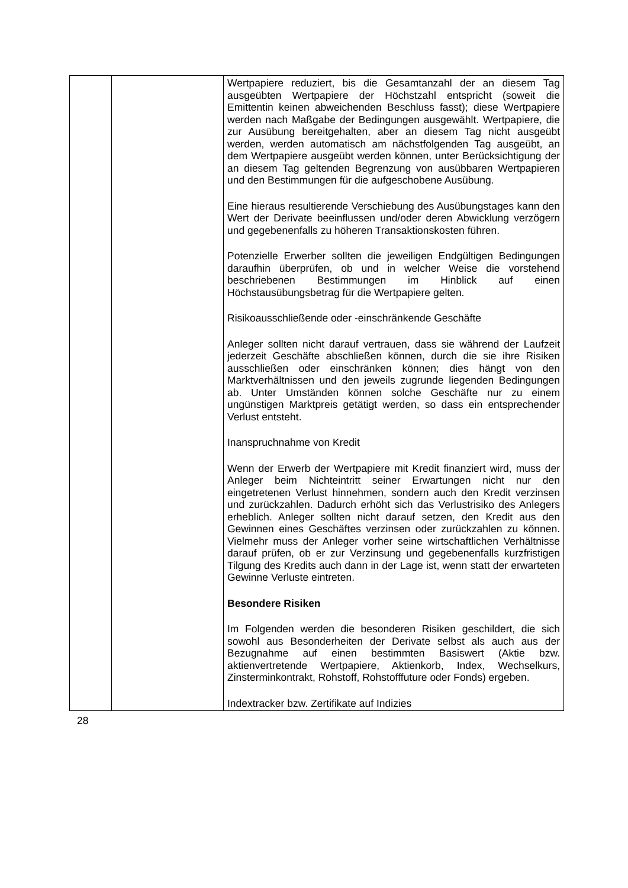| | | Wertpapiere reduziert, bis die Gesamtanzahl der an diesem Tag ausgeübten Wertpapiere der Höchstzahl entspricht (soweit die Emittentin keinen abweichenden Beschluss fasst); diese Wertpapiere werden nach Maßgabe der Bedingungen ausgewählt. Wertpapiere, die zur Ausübung bereitgehalten, aber an diesem Tag nicht ausgeübt werden, werden automatisch am nächstfolgenden Tag ausgeübt, an dem Wertpapiere ausgeübt werden können, unter Berücksichtigung der an diesem Tag geltenden Begrenzung von ausübbaren Wertpapieren und den Bestimmungen für die aufgeschobene Ausübung. Eine hieraus resultierende Verschiebung des Ausübungstages kann den Wert der Derivate beeinflussen und/oder deren Abwicklung verzögern und gegebenenfalls zu höheren Transaktionskosten führen. Potenzielle Erwerber sollten die jeweiligen Endgültigen Bedingungen daraufhin überprüfen, ob und in welcher Weise die vorstehend beschriebenen Bestimmungen im Hinblick auf einen Höchstausübungsbetrag für die Wertpapiere gelten. Risikoausschließende oder -einschränkende Geschäfte Anleger sollten nicht darauf vertrauen, dass sie während der Laufzeit jederzeit Geschäfte abschließen können, durch die sie ihre Risiken ausschließen oder einschränken können; dies hängt von den Marktverhältnissen und den jeweils zugrunde liegenden Bedingungen ab. Unter Umständen können solche Geschäfte nur zu einem ungünstigen Marktpreis getätigt werden, so dass ein entsprechender Verlust entsteht. Inanspruchnahme von Kredit Wenn der Erwerb der Wertpapiere mit Kredit finanziert wird, muss der Anleger beim Nichteintritt seiner Erwartungen nicht nur den eingetretenen Verlust hinnehmen, sondern auch den Kredit verzinsen und zurückzahlen. Dadurch erhöht sich das Verlustrisiko des Anlegers erheblich. Anleger sollten nicht darauf setzen, den Kredit aus den Gewinnen eines Geschäftes verzinsen oder zurückzahlen zu können. Vielmehr muss der Anleger vorher seine wirtschaftlichen Verhältnisse darauf prüfen, ob er zur Verzinsung und gegebenenfalls kurzfristigen Tilgung des Kredits auch dann in der Lage ist, wenn statt der erwarteten Gewinne Verluste eintreten. Besondere Risiken Im Folgenden werden die besonderen Risiken geschildert, die sich sowohl aus Besonderheiten der Derivate selbst als auch aus der Bezugnahme auf einen bestimmten Basiswert (Aktie bzw. aktienvertretende Wertpapiere, Aktienkorb, Index, Wechselkurs, Zinsterminkontrakt, Rohstoff, Rohstofffuture oder Fonds) ergeben. Indextracker bzw. Zertifikate auf Indizies |
28